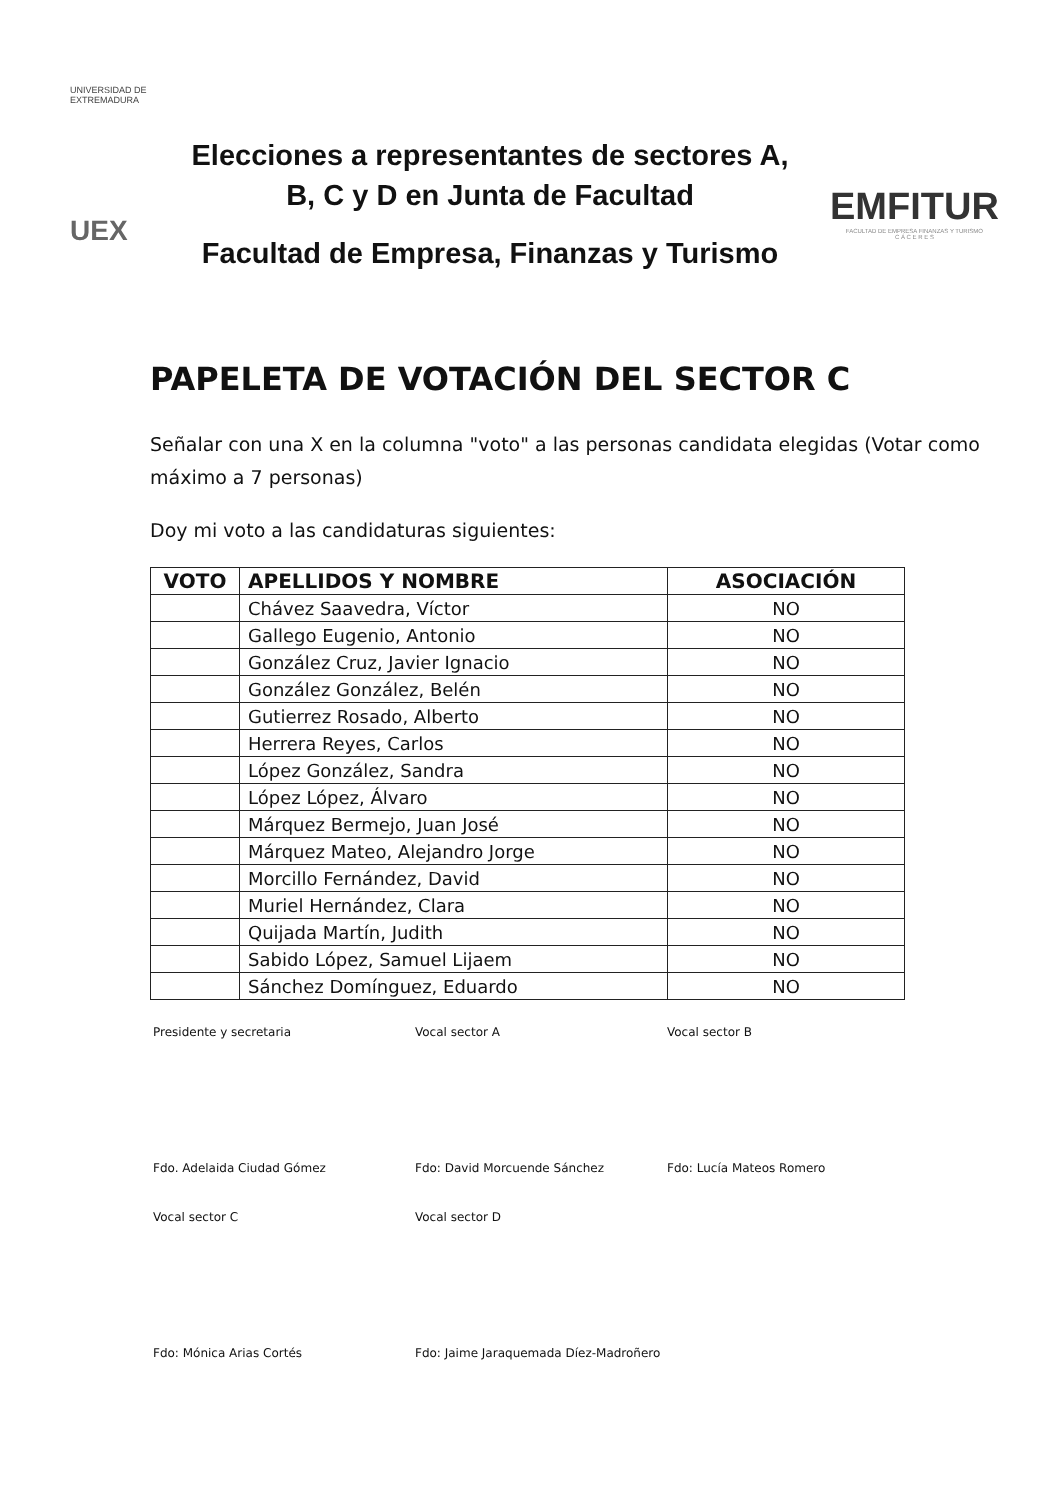UNIVERSIDAD DE EXTREMADURA
UEX
Elecciones a representantes de sectores A, B, C y D en Junta de Facultad
Facultad de Empresa, Finanzas y Turismo
EMFITUR
FACULTAD DE EMPRESA FINANZAS Y TURISMO
C Á C E R E S
PAPELETA DE VOTACIÓN DEL SECTOR C
Señalar con una X en la columna "voto" a las personas candidata elegidas (Votar como máximo a 7 personas)
Doy mi voto a las candidaturas siguientes:
| VOTO | APELLIDOS Y NOMBRE | ASOCIACIÓN |
| --- | --- | --- |
| | Chávez Saavedra, Víctor | NO |
| | Gallego Eugenio, Antonio | NO |
| | González Cruz, Javier Ignacio | NO |
| | González González, Belén | NO |
| | Gutierrez Rosado, Alberto | NO |
| | Herrera Reyes, Carlos | NO |
| | López González, Sandra | NO |
| | López López, Álvaro | NO |
| | Márquez Bermejo, Juan José | NO |
| | Márquez Mateo, Alejandro Jorge | NO |
| | Morcillo Fernández, David | NO |
| | Muriel Hernández, Clara | NO |
| | Quijada Martín, Judith | NO |
| | Sabido López, Samuel Lijaem | NO |
| | Sánchez Domínguez, Eduardo | NO |
Presidente y secretaria
Fdo. Adelaida Ciudad Gómez
Vocal sector A
Fdo: David Morcuende Sánchez
Vocal sector B
Fdo: Lucía Mateos Romero
Vocal sector C
Fdo: Mónica Arias Cortés
Vocal sector D
Fdo: Jaime Jaraquemada Díez-Madroñero